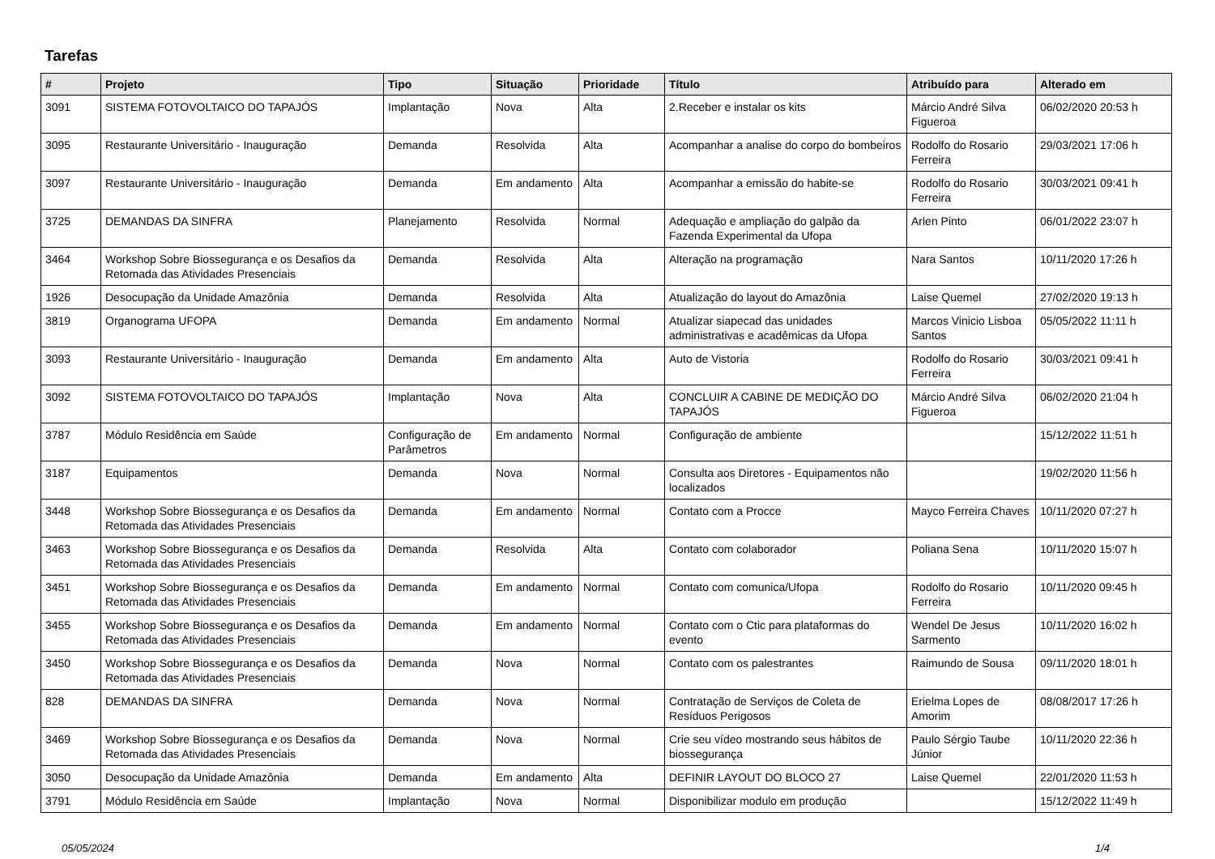Tarefas
| # | Projeto | Tipo | Situação | Prioridade | Título | Atribuído para | Alterado em |
| --- | --- | --- | --- | --- | --- | --- | --- |
| 3091 | SISTEMA FOTOVOLTAICO DO TAPAJÓS | Implantação | Nova | Alta | 2.Receber e instalar os kits | Márcio André Silva Figueroa | 06/02/2020 20:53 h |
| 3095 | Restaurante Universitário - Inauguração | Demanda | Resolvida | Alta | Acompanhar a analise do corpo do bombeiros | Rodolfo do Rosario Ferreira | 29/03/2021 17:06 h |
| 3097 | Restaurante Universitário - Inauguração | Demanda | Em andamento | Alta | Acompanhar a emissão do habite-se | Rodolfo do Rosario Ferreira | 30/03/2021 09:41 h |
| 3725 | DEMANDAS DA SINFRA | Planejamento | Resolvida | Normal | Adequação e ampliação do galpão da Fazenda Experimental da Ufopa | Arlen Pinto | 06/01/2022 23:07 h |
| 3464 | Workshop Sobre Biossegurança e os Desafios da Retomada das Atividades Presenciais | Demanda | Resolvida | Alta | Alteração na programação | Nara Santos | 10/11/2020 17:26 h |
| 1926 | Desocupação da Unidade Amazônia | Demanda | Resolvida | Alta | Atualização do layout do Amazônia | Laise Quemel | 27/02/2020 19:13 h |
| 3819 | Organograma UFOPA | Demanda | Em andamento | Normal | Atualizar siapecad das unidades administrativas e acadêmicas da Ufopa | Marcos Vinicio Lisboa Santos | 05/05/2022 11:11 h |
| 3093 | Restaurante Universitário - Inauguração | Demanda | Em andamento | Alta | Auto de Vistoria | Rodolfo do Rosario Ferreira | 30/03/2021 09:41 h |
| 3092 | SISTEMA FOTOVOLTAICO DO TAPAJÓS | Implantação | Nova | Alta | CONCLUIR A CABINE DE MEDIÇÃO DO TAPAJÓS | Márcio André Silva Figueroa | 06/02/2020 21:04 h |
| 3787 | Módulo Residência em Saúde | Configuração de Parâmetros | Em andamento | Normal | Configuração de ambiente | | 15/12/2022 11:51 h |
| 3187 | Equipamentos | Demanda | Nova | Normal | Consulta aos Diretores - Equipamentos não localizados | | 19/02/2020 11:56 h |
| 3448 | Workshop Sobre Biossegurança e os Desafios da Retomada das Atividades Presenciais | Demanda | Em andamento | Normal | Contato com a Procce | Mayco Ferreira Chaves | 10/11/2020 07:27 h |
| 3463 | Workshop Sobre Biossegurança e os Desafios da Retomada das Atividades Presenciais | Demanda | Resolvida | Alta | Contato com colaborador | Poliana Sena | 10/11/2020 15:07 h |
| 3451 | Workshop Sobre Biossegurança e os Desafios da Retomada das Atividades Presenciais | Demanda | Em andamento | Normal | Contato com comunica/Ufopa | Rodolfo do Rosario Ferreira | 10/11/2020 09:45 h |
| 3455 | Workshop Sobre Biossegurança e os Desafios da Retomada das Atividades Presenciais | Demanda | Em andamento | Normal | Contato com o Ctic para plataformas do evento | Wendel De Jesus Sarmento | 10/11/2020 16:02 h |
| 3450 | Workshop Sobre Biossegurança e os Desafios da Retomada das Atividades Presenciais | Demanda | Nova | Normal | Contato com os palestrantes | Raimundo de Sousa | 09/11/2020 18:01 h |
| 828 | DEMANDAS DA SINFRA | Demanda | Nova | Normal | Contratação de Serviços de Coleta de Resíduos Perigosos | Erielma Lopes de Amorim | 08/08/2017 17:26 h |
| 3469 | Workshop Sobre Biossegurança e os Desafios da Retomada das Atividades Presenciais | Demanda | Nova | Normal | Crie seu vídeo mostrando seus hábitos de biossegurança | Paulo Sérgio Taube Júnior | 10/11/2020 22:36 h |
| 3050 | Desocupação da Unidade Amazônia | Demanda | Em andamento | Alta | DEFINIR LAYOUT DO BLOCO 27 | Laise Quemel | 22/01/2020 11:53 h |
| 3791 | Módulo Residência em Saúde | Implantação | Nova | Normal | Disponibilizar modulo em produção | | 15/12/2022 11:49 h |
05/05/2024 1/4